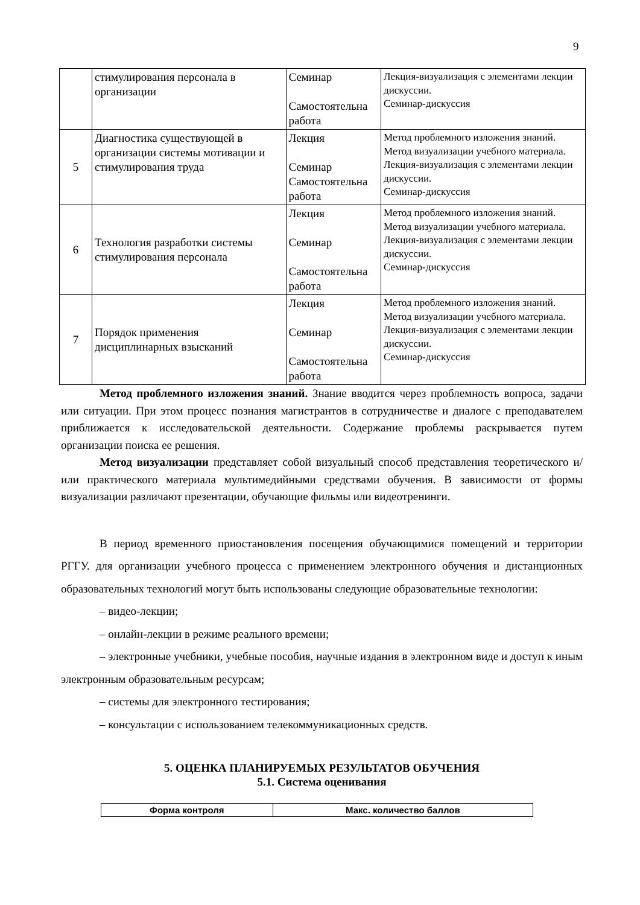9
| | стимулирования персонала в организации | Семинар Самостоятельна работа | Лекция-визуализация с элементами лекции дискуссии. Семинар-дискуссия |
| 5 | Диагностика существующей в организации системы мотивации и стимулирования труда | Лекция Семинар Самостоятельна работа | Метод проблемного изложения знаний. Метод визуализации учебного материала. Лекция-визуализация с элементами лекции дискуссии. Семинар-дискуссия |
| 6 | Технология разработки системы стимулирования персонала | Лекция Семинар Самостоятельна работа | Метод проблемного изложения знаний. Метод визуализации учебного материала. Лекция-визуализация с элементами лекции дискуссии. Семинар-дискуссия |
| 7 | Порядок применения дисциплинарных взысканий | Лекция Семинар Самостоятельна работа | Метод проблемного изложения знаний. Метод визуализации учебного материала. Лекция-визуализация с элементами лекции дискуссии. Семинар-дискуссия |
Метод проблемного изложения знаний. Знание вводится через проблемность вопроса, задачи или ситуации. При этом процесс познания магистрантов в сотрудничестве и диалоге с преподавателем приближается к исследовательской деятельности. Содержание проблемы раскрывается путем организации поиска ее решения.
Метод визуализации представляет собой визуальный способ представления теоретического и/или практического материала мультимедийными средствами обучения. В зависимости от формы визуализации различают презентации, обучающие фильмы или видеотренинги.
В период временного приостановления посещения обучающимися помещений и территории РГГУ. для организации учебного процесса с применением электронного обучения и дистанционных образовательных технологий могут быть использованы следующие образовательные технологии:
– видео-лекции;
– онлайн-лекции в режиме реального времени;
– электронные учебники, учебные пособия, научные издания в электронном виде и доступ к иным электронным образовательным ресурсам;
– системы для электронного тестирования;
– консультации с использованием телекоммуникационных средств.
5. ОЦЕНКА ПЛАНИРУЕМЫХ РЕЗУЛЬТАТОВ ОБУЧЕНИЯ
5.1. Система оценивания
| Форма контроля | Макс. количество баллов |
| --- | --- |